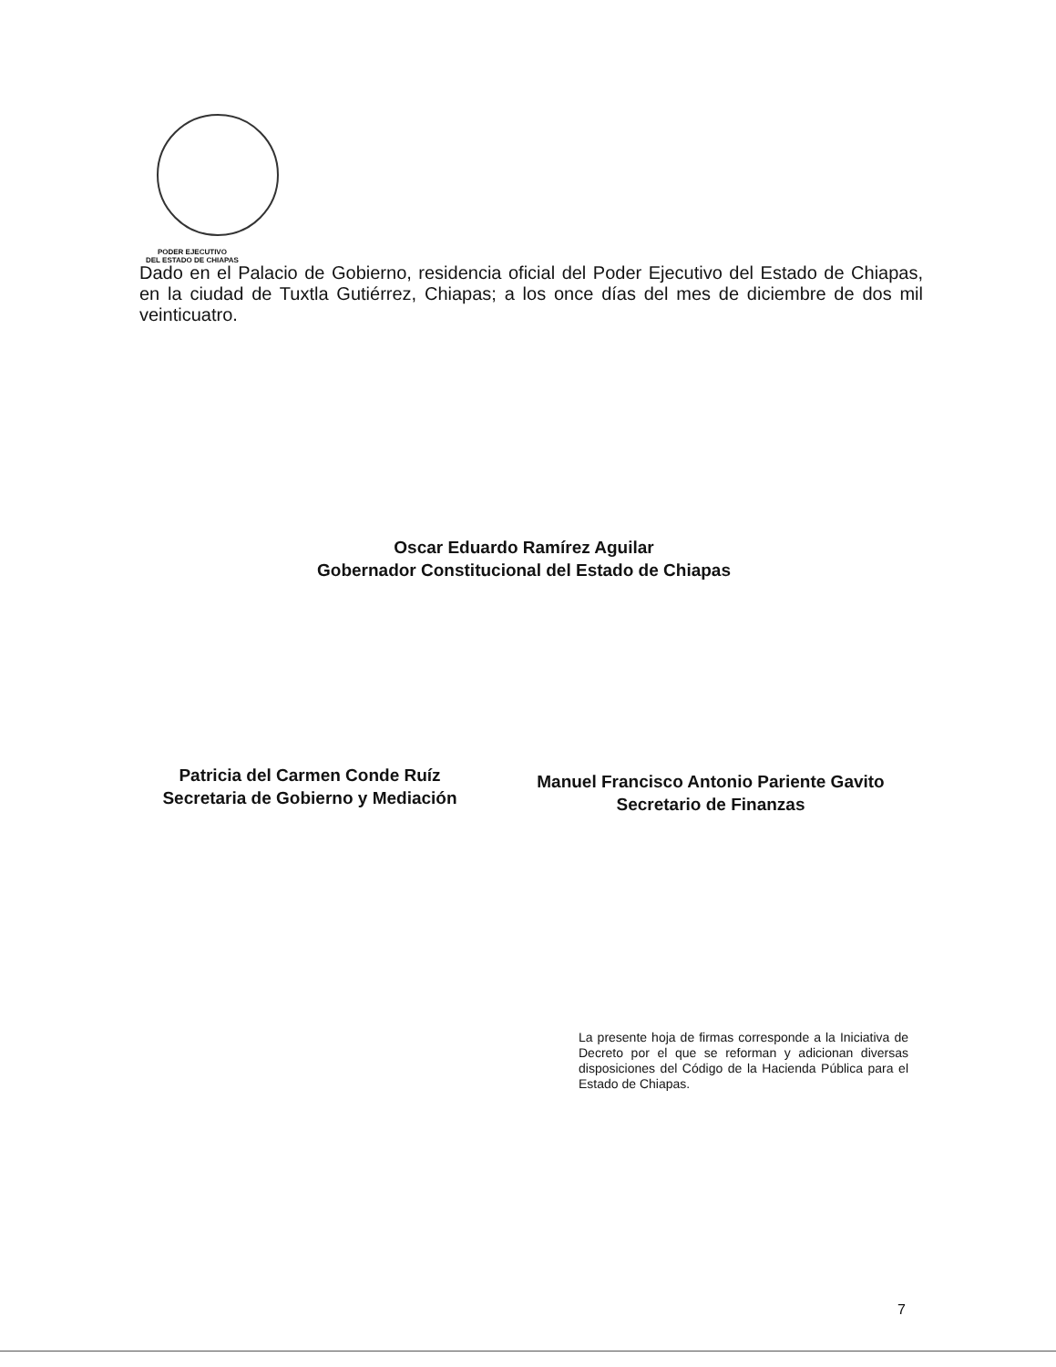PODER EJECUTIVO
DEL ESTADO DE CHIAPAS
Dado en el Palacio de Gobierno, residencia oficial del Poder Ejecutivo del Estado de Chiapas, en la ciudad de Tuxtla Gutiérrez, Chiapas; a los once días del mes de diciembre de dos mil veinticuatro.
Oscar Eduardo Ramírez Aguilar
Gobernador Constitucional del Estado de Chiapas
Patricia del Carmen Conde Ruíz
Secretaria de Gobierno y Mediación
Manuel Francisco Antonio Pariente Gavito
Secretario de Finanzas
La presente hoja de firmas corresponde a la Iniciativa de Decreto por el que se reforman y adicionan diversas disposiciones del Código de la Hacienda Pública para el Estado de Chiapas.
7